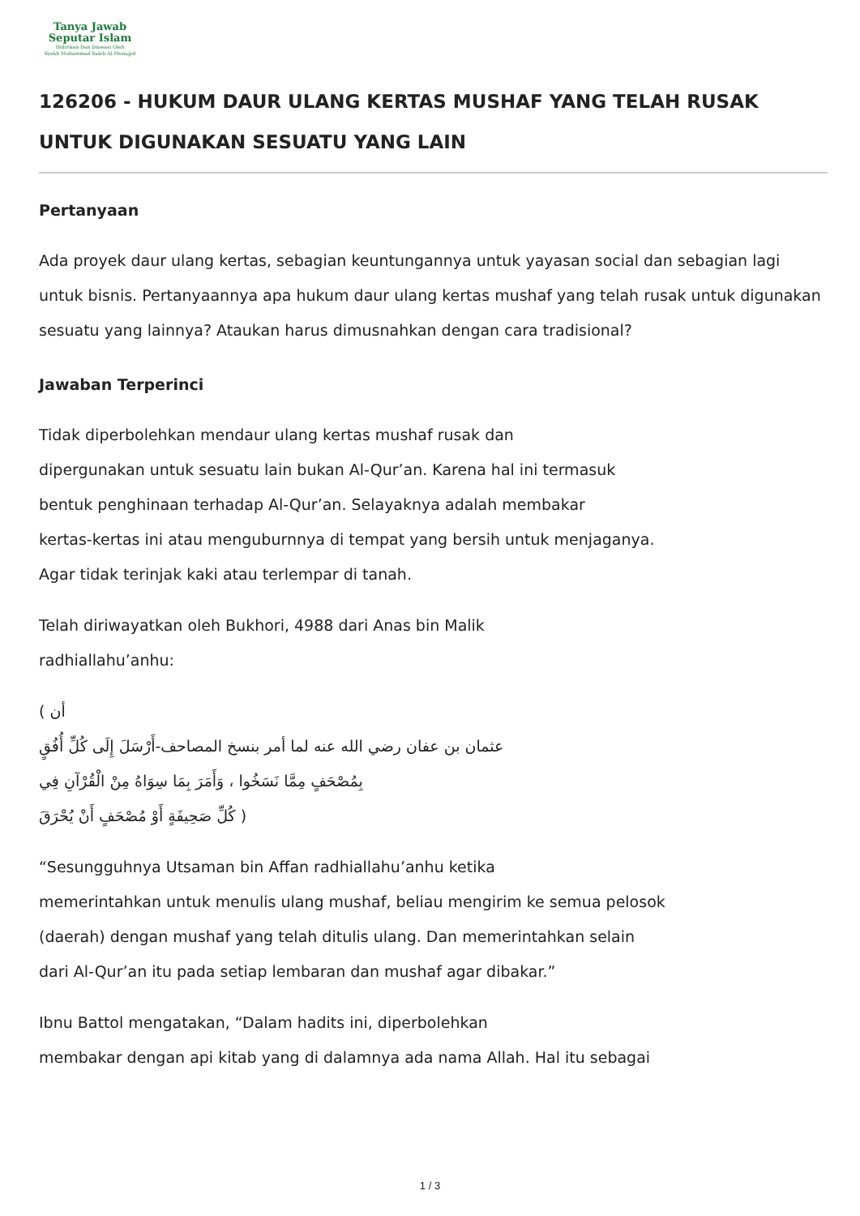Tanya Jawab
Seputar Islam
Didirikan Dan Diawasi Oleh
Syekh Muhammad Saleh Al-Munajjid
126206 - HUKUM DAUR ULANG KERTAS MUSHAF YANG TELAH RUSAK UNTUK DIGUNAKAN SESUATU YANG LAIN
Pertanyaan
Ada proyek daur ulang kertas, sebagian keuntungannya untuk yayasan social dan sebagian lagi untuk bisnis. Pertanyaannya apa hukum daur ulang kertas mushaf yang telah rusak untuk digunakan sesuatu yang lainnya? Ataukan harus dimusnahkan dengan cara tradisional?
Jawaban Terperinci
Tidak diperbolehkan mendaur ulang kertas mushaf rusak dan
dipergunakan untuk sesuatu lain bukan Al-Qur’an. Karena hal ini termasuk
bentuk penghinaan terhadap Al-Qur’an. Selayaknya adalah membakar
kertas-kertas ini atau menguburnnya di tempat yang bersih untuk menjaganya.
Agar tidak terinjak kaki atau terlempar di tanah.
Telah diriwayatkan oleh Bukhori, 4988 dari Anas bin Malik
radhiallahu’anhu:
( أن
عثمان بن عفان رضي الله عنه لما أمر بنسخ المصاحف-أَرْسَلَ إِلَى كُلِّ أُفُقٍ
بِمُصْحَفٍ مِمَّا نَسَخُوا ، وَأَمَرَ بِمَا سِوَاهُ مِنْ الْقُرْآنِ فِي
كُلِّ صَحِيفَةٍ أَوْ مُصْحَفٍ أَنْ يُحْرَقَ )
“Sesungguhnya Utsaman bin Affan radhiallahu’anhu ketika
memerintahkan untuk menulis ulang mushaf, beliau mengirim ke semua pelosok
(daerah) dengan mushaf yang telah ditulis ulang. Dan memerintahkan selain
dari Al-Qur’an itu pada setiap lembaran dan mushaf agar dibakar.”
Ibnu Battol mengatakan, “Dalam hadits ini, diperbolehkan
membakar dengan api kitab yang di dalamnya ada nama Allah. Hal itu sebagai
1 / 3